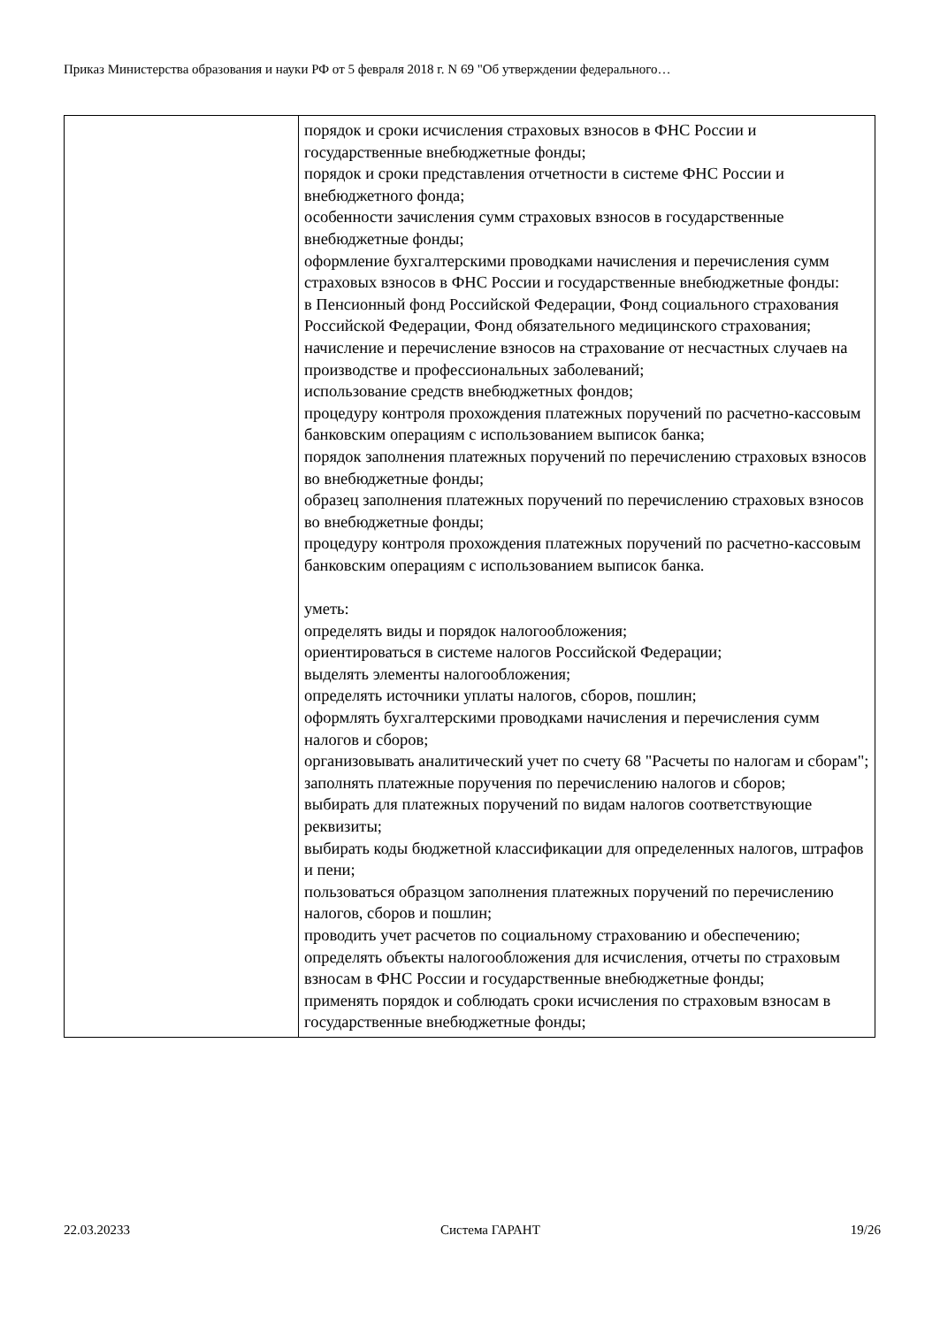Приказ Министерства образования и науки РФ от 5 февраля 2018 г. N 69 "Об утверждении федерального…
| | порядок и сроки исчисления страховых взносов в ФНС России и государственные внебюджетные фонды; порядок и сроки представления отчетности в системе ФНС России и внебюджетного фонда; особенности зачисления сумм страховых взносов в государственные внебюджетные фонды; оформление бухгалтерскими проводками начисления и перечисления сумм страховых взносов в ФНС России и государственные внебюджетные фонды: в Пенсионный фонд Российской Федерации, Фонд социального страхования Российской Федерации, Фонд обязательного медицинского страхования; начисление и перечисление взносов на страхование от несчастных случаев на производстве и профессиональных заболеваний; использование средств внебюджетных фондов; процедуру контроля прохождения платежных поручений по расчетно-кассовым банковским операциям с использованием выписок банка; порядок заполнения платежных поручений по перечислению страховых взносов во внебюджетные фонды; образец заполнения платежных поручений по перечислению страховых взносов во внебюджетные фонды; процедуру контроля прохождения платежных поручений по расчетно-кассовым банковским операциям с использованием выписок банка. уметь: определять виды и порядок налогообложения; ориентироваться в системе налогов Российской Федерации; выделять элементы налогообложения; определять источники уплаты налогов, сборов, пошлин; оформлять бухгалтерскими проводками начисления и перечисления сумм налогов и сборов; организовывать аналитический учет по счету 68 "Расчеты по налогам и сборам"; заполнять платежные поручения по перечислению налогов и сборов; выбирать для платежных поручений по видам налогов соответствующие реквизиты; выбирать коды бюджетной классификации для определенных налогов, штрафов и пени; пользоваться образцом заполнения платежных поручений по перечислению налогов, сборов и пошлин; проводить учет расчетов по социальному страхованию и обеспечению; определять объекты налогообложения для исчисления, отчеты по страховым взносам в ФНС России и государственные внебюджетные фонды; применять порядок и соблюдать сроки исчисления по страховым взносам в государственные внебюджетные фонды; |
22.03.20233 Система ГАРАНТ 19/26